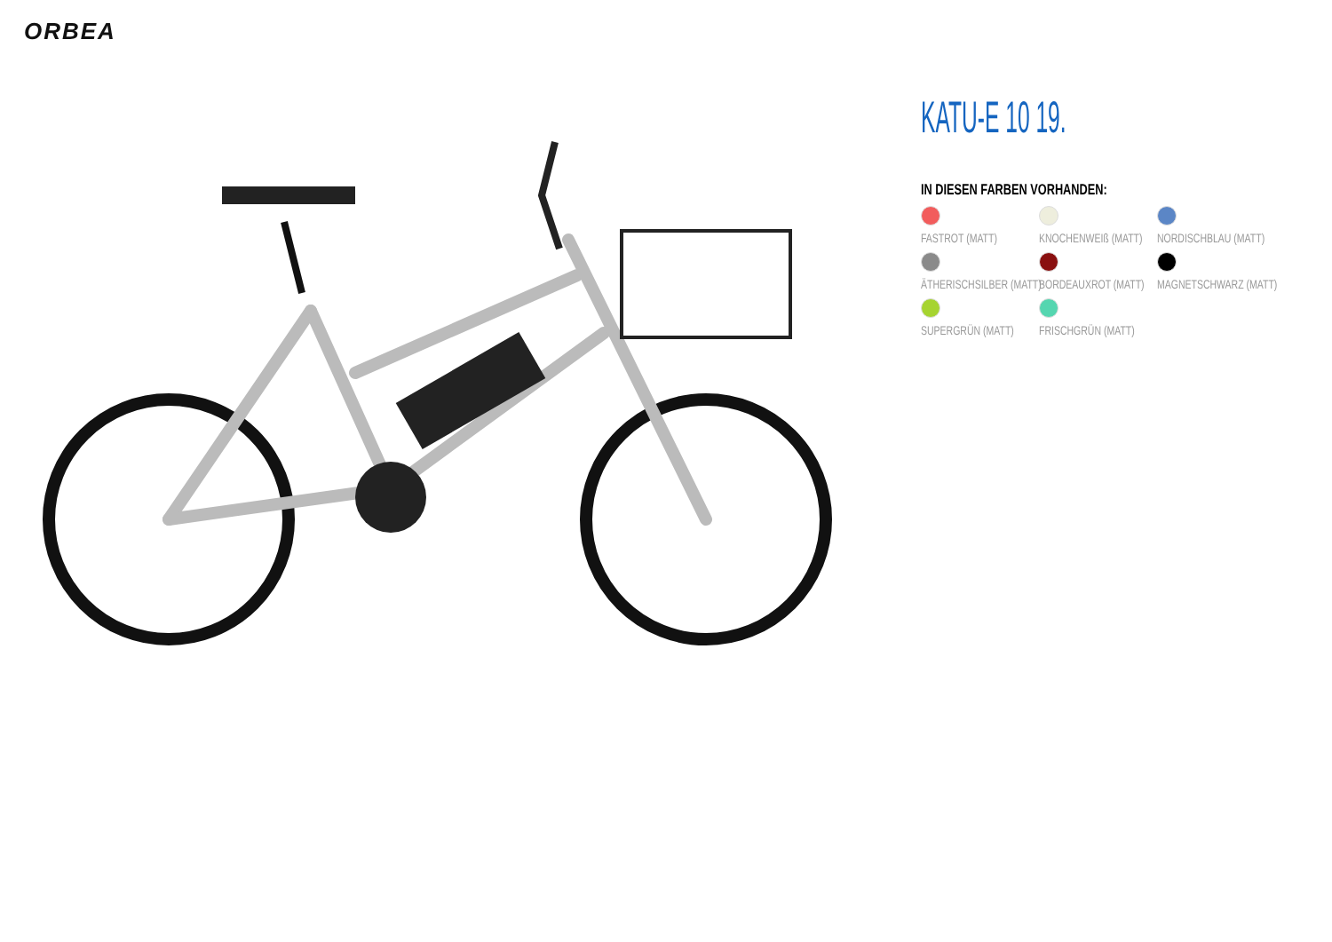ORBEA
KATU-E 10 19.
IN DIESEN FARBEN VORHANDEN:
FASTROT (MATT)
KNOCHENWEIß (MATT)
NORDISCHBLAU (MATT)
ÄTHERISCHSILBER (MATT)
BORDEAUXROT (MATT)
MAGNETSCHWARZ (MATT)
SUPERGRÜN (MATT)
FRISCHGRÜN (MATT)